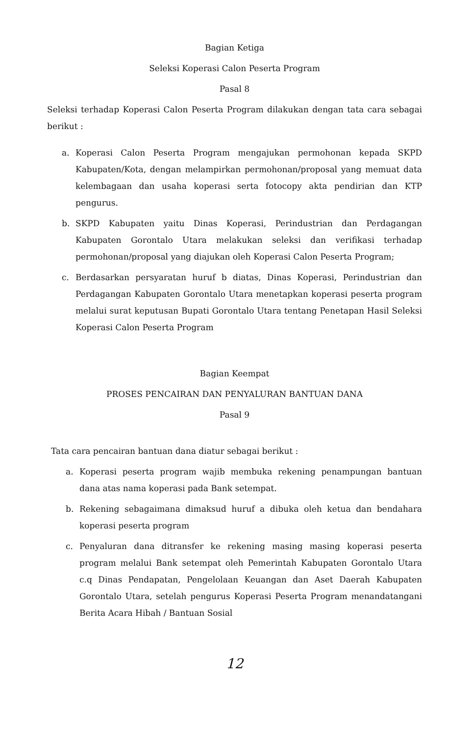Bagian Ketiga
Seleksi Koperasi Calon Peserta Program
Pasal 8
Seleksi terhadap Koperasi Calon Peserta Program dilakukan dengan tata cara sebagai berikut :
a. Koperasi Calon Peserta Program mengajukan permohonan kepada SKPD Kabupaten/Kota, dengan melampirkan permohonan/proposal yang memuat data kelembagaan dan usaha koperasi serta fotocopy akta pendirian dan KTP pengurus.
b. SKPD Kabupaten yaitu Dinas Koperasi, Perindustrian dan Perdagangan Kabupaten Gorontalo Utara melakukan seleksi dan verifikasi terhadap permohonan/proposal yang diajukan oleh Koperasi Calon Peserta Program;
c. Berdasarkan persyaratan huruf b diatas, Dinas Koperasi, Perindustrian dan Perdagangan Kabupaten Gorontalo Utara menetapkan koperasi peserta program melalui surat keputusan Bupati Gorontalo Utara tentang Penetapan Hasil Seleksi Koperasi Calon Peserta Program
Bagian Keempat
PROSES PENCAIRAN DAN PENYALURAN BANTUAN DANA
Pasal 9
Tata cara pencairan bantuan dana diatur sebagai berikut :
a. Koperasi peserta program wajib membuka rekening penampungan bantuan dana atas nama koperasi pada Bank setempat.
b. Rekening sebagaimana dimaksud huruf a dibuka oleh ketua dan bendahara koperasi peserta program
c. Penyaluran dana ditransfer ke rekening masing masing koperasi peserta program melalui Bank setempat oleh Pemerintah Kabupaten Gorontalo Utara c.q Dinas Pendapatan, Pengelolaan Keuangan dan Aset Daerah Kabupaten Gorontalo Utara, setelah pengurus Koperasi Peserta Program menandatangani Berita Acara Hibah / Bantuan Sosial
12